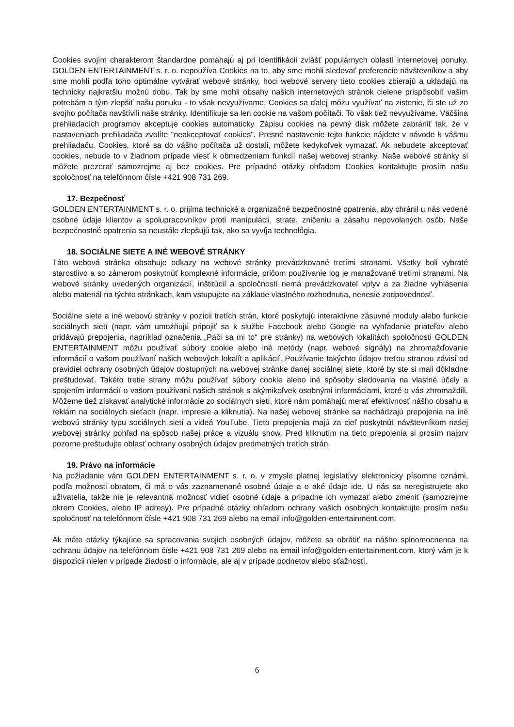Cookies svojím charakterom štandardne pomáhajú aj pri identifikácii zvlášť populárnych oblastí internetovej ponuky. GOLDEN ENTERTAINMENT s. r. o. nepoužíva Cookies na to, aby sme mohli sledovať preferencie návštevníkov a aby sme mohli podľa toho optimálne vytvárať webové stránky, hoci webové servery tieto cookies zbierajú a ukladajú na technicky najkratšiu možnú dobu. Tak by sme mohli obsahy našich internetových stránok cielene prispôsobiť vašim potrebám a tým zlepšiť našu ponuku - to však nevyužívame. Cookies sa ďalej môžu využívať na zistenie, či ste už zo svojho počítača navštívili naše stránky. Identifikuje sa len cookie na vašom počítači. To však tiež nevyužívame. Väčšina prehliadacích programov akceptuje cookies automaticky. Zápisu cookies na pevný disk môžete zabrániť tak, že v nastaveniach prehliadača zvolíte "neakceptovať cookies". Presné nastavenie tejto funkcie nájdete v návode k vášmu prehliadaču. Cookies, ktoré sa do vášho počítača už dostali, môžete kedykoľvek vymazať. Ak nebudete akceptovať cookies, nebude to v žiadnom prípade viesť k obmedzeniam funkcií našej webovej stránky. Naše webové stránky si môžete prezerať samozrejme aj bez cookies. Pre prípadné otázky ohľadom Cookies kontaktujte prosím našu spoločnosť na telefónnom čísle +421 908 731 269.
17. Bezpečnosť
GOLDEN ENTERTAINMENT s. r. o. prijíma technické a organizačné bezpečnostné opatrenia, aby chránil u nás vedené osobné údaje klientov a spolupracovníkov proti manipulácii, strate, zničeniu a zásahu nepovolaných osôb. Naše bezpečnostné opatrenia sa neustále zlepšujú tak, ako sa vyvíja technológia.
18. SOCIÁLNE SIETE A INÉ WEBOVÉ STRÁNKY
Táto webová stránka obsahuje odkazy na webové stránky prevádzkované tretími stranami. Všetky boli vybraté starostlivo a so zámerom poskytnúť komplexné informácie, pričom používanie log je manažované tretími stranami. Na webové stránky uvedených organizácií, inštitúcií a spoločností nemá prevádzkovateľ vplyv a za žiadne vyhlásenia alebo materiál na týchto stránkach, kam vstupujete na základe vlastného rozhodnutia, nenesie zodpovednosť.
Sociálne siete a iné webovú stránky v pozícii tretích strán, ktoré poskytujú interaktívne zásuvné moduly alebo funkcie sociálnych sietí (napr. vám umožňujú pripojiť sa k službe Facebook alebo Google na vyhľadanie priateľov alebo pridávajú prepojenia, napríklad označenia „Páči sa mi to“ pre stránky) na webových lokalitách spoločnosti GOLDEN ENTERTAINMENT môžu používať súbory cookie alebo iné metódy (napr. webové signály) na zhromažďovanie informácií o vašom používaní našich webových lokalít a aplikácií. Používanie takýchto údajov treťou stranou závisí od pravidiel ochrany osobných údajov dostupných na webovej stránke danej sociálnej siete, ktoré by ste si mali dôkladne preštudovať. Takéto tretie strany môžu používať súbory cookie alebo iné spôsoby sledovania na vlastné účely a spojením informácií o vašom používaní našich stránok s akýmikoľvek osobnými informáciami, ktoré o vás zhromaždili. Môžeme tiež získavať analytické informácie zo sociálnych sietí, ktoré nám pomáhajú merať efektívnosť nášho obsahu a reklám na sociálnych sieťach (napr. impresie a kliknutia). Na našej webovej stránke sa nachádzajú prepojenia na iné webovú stránky typu sociálnych sietí a videá YouTube. Tieto prepojenia majú za cieľ poskytnúť návštevníkom našej webovej stránky pohľad na spôsob našej práce a vizuálu show. Pred kliknutím na tieto prepojenia si prosím najprv pozorne preštudujte oblasť ochrany osobných údajov predmetných tretích strán.
19. Právo na informácie
Na požiadanie vám GOLDEN ENTERTAINMENT s. r. o. v zmysle platnej legislatívy elektronicky písomne oznámi, podľa možnosti obratom, či má o vás zaznamenané osobné údaje a o aké údaje ide. U nás sa neregistrujete ako užívatelia, takže nie je relevantná možnosť vidieť osobné údaje a prípadne ich vymazať alebo zmeniť (samozrejme okrem Cookies, alebo IP adresy). Pre prípadné otázky ohľadom ochrany vašich osobných kontaktujte prosím našu spoločnosť na telefónnom čísle +421 908 731 269 alebo na email info@golden-entertainment.com.
Ak máte otázky týkajúce sa spracovania svojich osobných údajov, môžete sa obrátiť na nášho splnomocnenca na ochranu údajov na telefónnom čísle +421 908 731 269 alebo na email info@golden-entertainment.com, ktorý vám je k dispozícii nielen v prípade žiadostí o informácie, ale aj v prípade podnetov alebo sťažností.
6